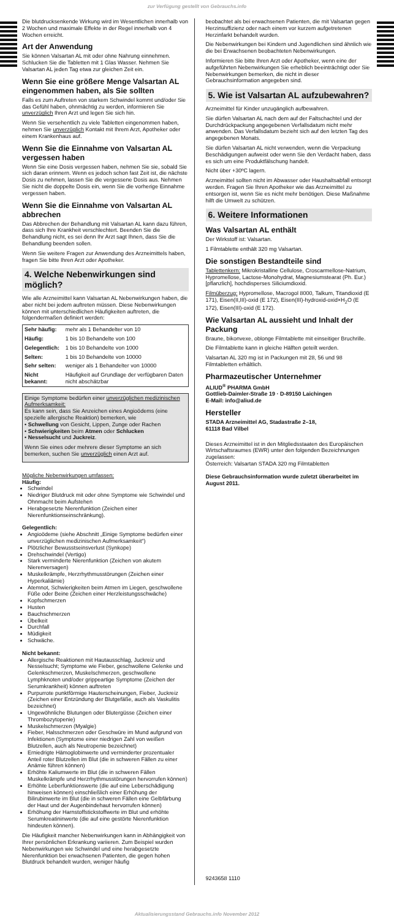zur Verfügung gestellt von Gebrauchs.info
Die blutdrucksenkende Wirkung wird im Wesentlichen innerhalb von 2 Wochen und maximale Effekte in der Regel innerhalb von 4 Wochen erreicht.
Art der Anwendung
Sie können Valsartan AL mit oder ohne Nahrung einnehmen. Schlucken Sie die Tabletten mit 1 Glas Wasser. Nehmen Sie Valsartan AL jeden Tag etwa zur gleichen Zeit ein.
Wenn Sie eine größere Menge Valsartan AL eingenommen haben, als Sie sollten
Falls es zum Auftreten von starkem Schwindel kommt und/oder Sie das Gefühl haben, ohnmächtig zu werden, informieren Sie unverzüglich Ihren Arzt und legen Sie sich hin.
Wenn Sie versehentlich zu viele Tabletten eingenommen haben, nehmen Sie unverzüglich Kontakt mit Ihrem Arzt, Apotheker oder einem Krankenhaus auf.
Wenn Sie die Einnahme von Valsartan AL vergessen haben
Wenn Sie eine Dosis vergessen haben, nehmen Sie sie, sobald Sie sich daran erinnern. Wenn es jedoch schon fast Zeit ist, die nächste Dosis zu nehmen, lassen Sie die vergessene Dosis aus. Nehmen Sie nicht die doppelte Dosis ein, wenn Sie die vorherige Einnahme vergessen haben.
Wenn Sie die Einnahme von Valsartan AL abbrechen
Das Abbrechen der Behandlung mit Valsartan AL kann dazu führen, dass sich Ihre Krankheit verschlechtert. Beenden Sie die Behandlung nicht, es sei denn Ihr Arzt sagt Ihnen, dass Sie die Behandlung beenden sollen.
Wenn Sie weitere Fragen zur Anwendung des Arzneimittels haben, fragen Sie bitte Ihren Arzt oder Apotheker.
4. Welche Nebenwirkungen sind möglich?
Wie alle Arzneimittel kann Valsartan AL Nebenwirkungen haben, die aber nicht bei jedem auftreten müssen. Diese Nebenwirkungen können mit unterschiedlichen Häufigkeiten auftreten, die folgendermaßen definiert werden:
| Sehr häufig: | mehr als 1 Behandelter von 10 |
| Häufig: | 1 bis 10 Behandelte von 100 |
| Gelegentlich: | 1 bis 10 Behandelte von 1000 |
| Selten: | 1 bis 10 Behandelte von 10000 |
| Sehr selten: | weniger als 1 Behandelter von 10000 |
| Nicht bekannt: | Häufigkeit auf Grundlage der verfügbaren Daten nicht abschätzbar |
Einige Symptome bedürfen einer unverzüglichen medizinischen Aufmerksamkeit:
Es kann sein, dass Sie Anzeichen eines Angioödems (eine spezielle allergische Reaktion) bemerken, wie
• Schwellung von Gesicht, Lippen, Zunge oder Rachen
• Schwierigkeiten beim Atmen oder Schlucken
• Nesselsucht und Juckreiz.
Wenn Sie eines oder mehrere dieser Symptome an sich bemerken, suchen Sie unverzüglich einen Arzt auf.
Mögliche Nebenwirkungen umfassen:
Häufig:
Schwindel
Niedriger Blutdruck mit oder ohne Symptome wie Schwindel und Ohnmacht beim Aufstehen
Herabgesetzte Nierenfunktion (Zeichen einer Nierenfunktionseinschränkung).
Gelegentlich:
Angioödeme (siehe Abschnitt „Einige Symptome bedürfen einer unverzüglichen medizinischen Aufmerksamkeit“)
Plötzlicher Bewusstseinsverlust (Synkope)
Drehschwindel (Vertigo)
Stark verminderte Nierenfunktion (Zeichen von akutem Nierenversagen)
Muskelkrämpfe, Herzrhythmusstörungen (Zeichen einer Hyperkaliämie)
Atemnot, Schwierigkeiten beim Atmen im Liegen, geschwollene Füße oder Beine (Zeichen einer Herzleistungsschwäche)
Kopfschmerzen
Husten
Bauchschmerzen
Übelkeit
Durchfall
Müdigkeit
Schwäche.
Nicht bekannt:
Allergische Reaktionen mit Hautausschlag, Juckreiz und Nesselsucht; Symptome wie Fieber, geschwollene Gelenke und Gelenkschmerzen, Muskelschmerzen, geschwollene Lymphknoten und/oder grippeartige Symptome (Zeichen der Serumkrankheit) können auftreten
Purpurrote punktförmige Hauterscheinungen, Fieber, Juckreiz (Zeichen einer Entzündung der Blutgefäße, auch als Vaskulitis bezeichnet)
Ungewöhnliche Blutungen oder Blutergüsse (Zeichen einer Thrombozytopenie)
Muskelschmerzen (Myalgie)
Fieber, Halsschmerzen oder Geschwüre im Mund aufgrund von Infektionen (Symptome einer niedrigen Zahl von weißen Blutzellen, auch als Neutropenie bezeichnet)
Erniedrigte Hämoglobinwerte und verminderter prozentualer Anteil roter Blutzellen im Blut (die in schweren Fällen zu einer Anämie führen können)
Erhöhte Kaliumwerte im Blut (die in schweren Fällen Muskelkrämpfe und Herzrhythmusstörungen hervorrufen können)
Erhöhte Leberfunktionswerte (die auf eine Leberschädigung hinweisen können) einschließlich einer Erhöhung der Bilirubinwerte im Blut (die in schweren Fällen eine Gelbfärbung der Haut und der Augenbindehaut hervorrufen können)
Erhöhung der Harnstoffstickstoffwerte im Blut und erhöhte Serumkreatininwerte (die auf eine gestörte Nierenfunktion hindeuten können).
Die Häufigkeit mancher Nebenwirkungen kann in Abhängigkeit von Ihrer persönlichen Erkrankung variieren. Zum Beispiel wurden Nebenwirkungen wie Schwindel und eine herabgesetzte Nierenfunktion bei erwachsenen Patienten, die gegen hohen Blutdruck behandelt wurden, weniger häufig
beobachtet als bei erwachsenen Patienten, die mit Valsartan gegen Herzinsuffizienz oder nach einem vor kurzem aufgetretenen Herzinfarkt behandelt wurden.
Die Nebenwirkungen bei Kindern und Jugendlichen sind ähnlich wie die bei Erwachsenen beobachteten Nebenwirkungen.
Informieren Sie bitte Ihren Arzt oder Apotheker, wenn eine der aufgeführten Nebenwirkungen Sie erheblich beeinträchtigt oder Sie Nebenwirkungen bemerken, die nicht in dieser Gebrauchsinformation angegeben sind.
5. Wie ist Valsartan AL aufzubewahren?
Arzneimittel für Kinder unzugänglich aufbewahren.
Sie dürfen Valsartan AL nach dem auf der Faltschachtel und der Durchdrückpackung angegebenen Verfallsdatum nicht mehr anwenden. Das Verfallsdatum bezieht sich auf den letzten Tag des angegebenen Monats.
Sie dürfen Valsartan AL nicht verwenden, wenn die Verpackung Beschädigungen aufweist oder wenn Sie den Verdacht haben, dass es sich um eine Produktfälschung handelt.
Nicht über +30ºC lagern.
Arzneimittel sollten nicht im Abwasser oder Haushaltsabfall entsorgt werden. Fragen Sie Ihren Apotheker wie das Arzneimittel zu entsorgen ist, wenn Sie es nicht mehr benötigen. Diese Maßnahme hilft die Umwelt zu schützen.
6. Weitere Informationen
Was Valsartan AL enthält
Der Wirkstoff ist: Valsartan.
1 Filmtablette enthält 320 mg Valsartan.
Die sonstigen Bestandteile sind
Tablettenkern: Mikrokristalline Cellulose, Croscarmellose-Natrium, Hypromellose, Lactose-Monohydrat, Magnesiumstearat (Ph. Eur.) [pflanzlich], hochdisperses Siliciumdioxid.
Filmüberzug: Hypromellose, Macrogol 8000, Talkum, Titandioxid (E 171), Eisen(II,III)-oxid (E 172), Eisen(III)-hydroxid-oxid×H<sub>2</sub>O (E 172), Eisen(III)-oxid (E 172).
Wie Valsartan AL aussieht und Inhalt der Packung
Braune, bikonvexe, oblonge Filmtablette mit einseitiger Bruchrille.
Die Filmtablette kann in gleiche Hälften geteilt werden.
Valsartan AL 320 mg ist in Packungen mit 28, 56 und 98 Filmtabletten erhältlich.
Pharmazeutischer Unternehmer
ALIUD<sup>®</sup> PHARMA GmbH
Gottlieb-Daimler-Straße 19 · D-89150 Laichingen
E-Mail: info@aliud.de
Hersteller
STADA Arzneimittel AG, Stadastraße 2–18,
61118 Bad Vilbel
Dieses Arzneimittel ist in den Mitgliedsstaaten des Europäischen Wirtschaftsraumes (EWR) unter den folgenden Bezeichnungen zugelassen:
Österreich: Valsartan STADA 320 mg Filmtabletten
Diese Gebrauchsinformation wurde zuletzt überarbeitet im August 2011.
9243658 1110
Aktualisierungsstand Gebrauchs.info November 2012